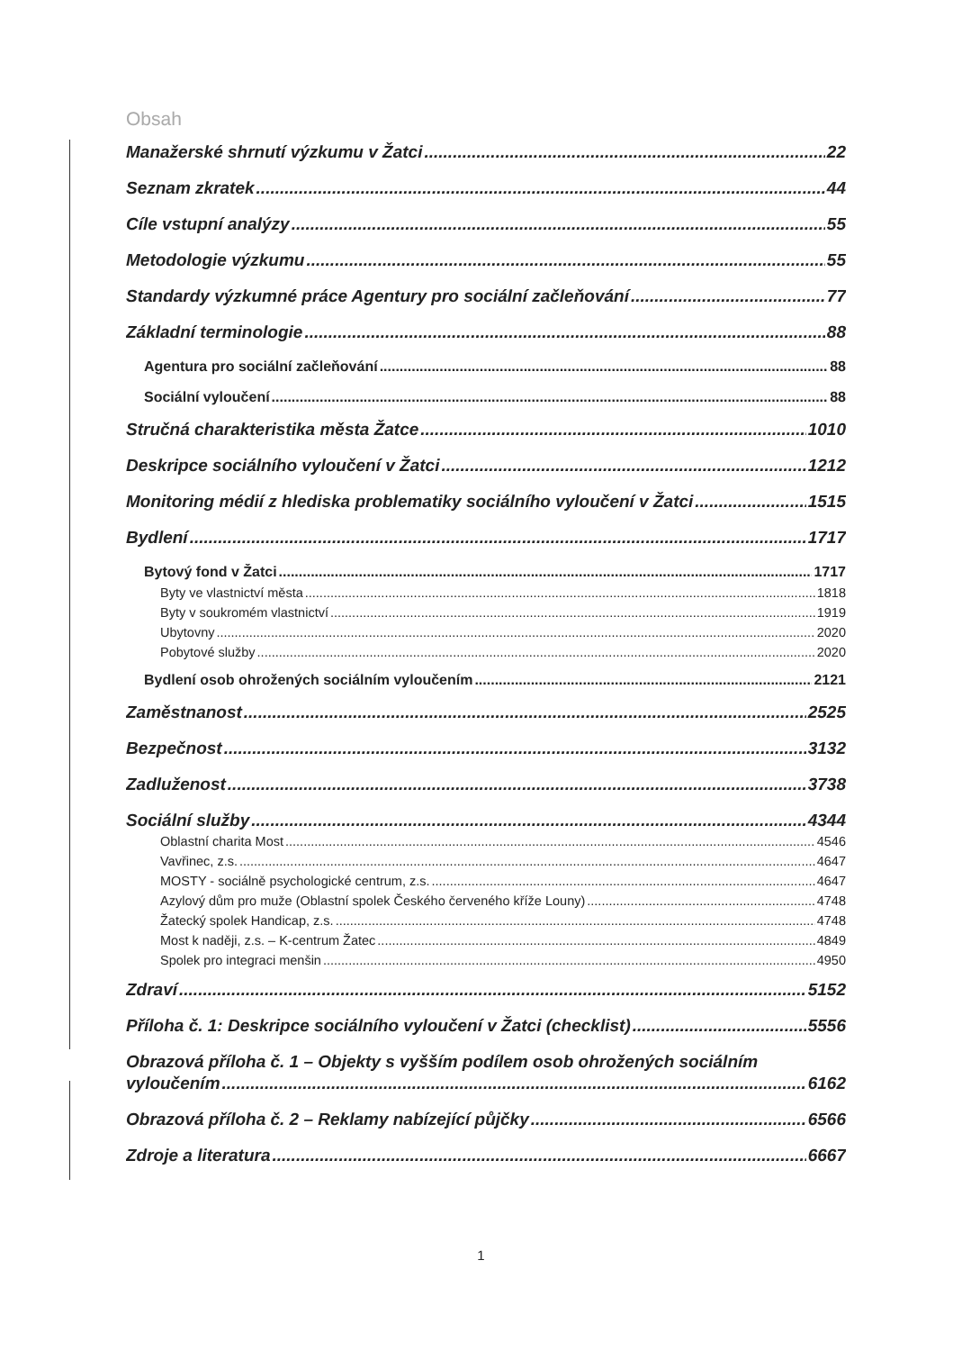Obsah
Manažerské shrnutí výzkumu v Žatci 22
Seznam zkratek 44
Cíle vstupní analýzy 55
Metodologie výzkumu 55
Standardy výzkumné práce Agentury pro sociální začleňování 77
Základní terminologie 88
Agentura pro sociální začleňování 88
Sociální vyloučení 88
Stručná charakteristika města Žatce 1010
Deskripce sociálního vyloučení v Žatci 1212
Monitoring médií z hlediska problematiky sociálního vyloučení v Žatci 1515
Bydlení 1717
Bytový fond v Žatci 1717
Byty ve vlastnictví města 1818
Byty v soukromém vlastnictví 1919
Ubytovny 2020
Pobytové služby 2020
Bydlení osob ohrožených sociálním vyloučením 2121
Zaměstnanost 2525
Bezpečnost 3132
Zadluženost 3738
Sociální služby 4344
Oblastní charita Most 4546
Vavřinec, z.s. 4647
MOSTY - sociálně psychologické centrum, z.s. 4647
Azylový dům pro muže (Oblastní spolek Českého červeného kříže Louny) 4748
Žatecký spolek Handicap, z.s. 4748
Most k naději, z.s. – K-centrum Žatec 4849
Spolek pro integraci menšin 4950
Zdraví 5152
Příloha č. 1: Deskripce sociálního vyloučení v Žatci (checklist) 5556
Obrazová příloha č. 1 – Objekty s vyšším podílem osob ohrožených sociálním
vyloučením 6162
Obrazová příloha č. 2 – Reklamy nabízející půjčky 6566
Zdroje a literatura 6667
1